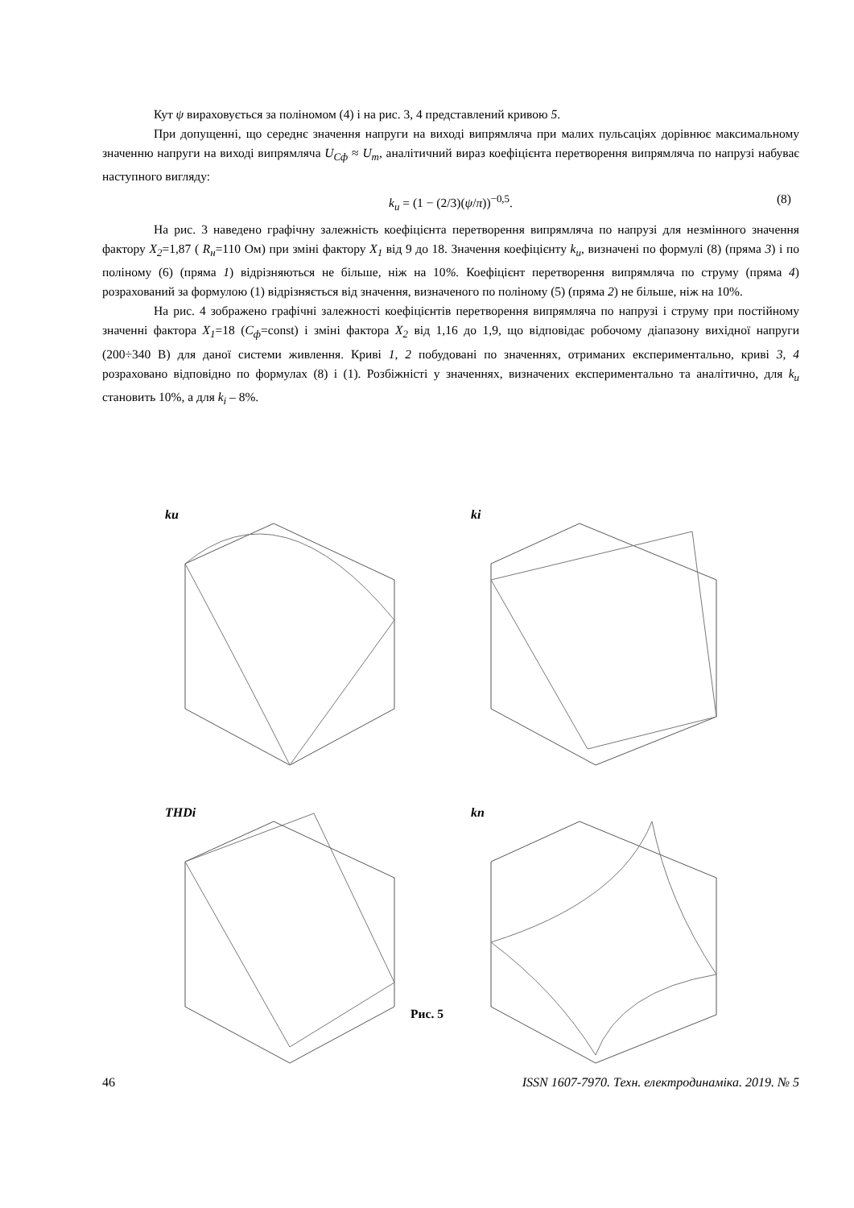Кут ψ вираховується за поліномом (4) і на рис. 3, 4 представлений кривою 5.
При допущенні, що середнє значення напруги на виході випрямляча при малих пульсаціях дорівнює максимальному значенню напруги на виході випрямляча U<sub>Cф</sub> ≈ U<sub>m</sub>, аналітичний вираз коефіцієнта перетворення випрямляча по напрузі набуває наступного вигляду:
k<sub>u</sub> = (1 − (2/3)(ψ/π))<sup>−0,5</sup>. (8)
На рис. 3 наведено графічну залежність коефіцієнта перетворення випрямляча по напрузі для незмінного значення фактору X<sub>2</sub>=1,87 ( R<sub>н</sub>=110 Ом) при зміні фактору X<sub>1</sub> від 9 до 18. Значення коефіцієнту k<sub>u</sub>, визначені по формулі (8) (пряма 3) і по поліному (6) (пряма 1) відрізняються не більше, ніж на 10%. Коефіцієнт перетворення випрямляча по струму (пряма 4) розрахований за формулою (1) відрізняється від значення, визначеного по поліному (5) (пряма 2) не більше, ніж на 10%.
На рис. 4 зображено графічні залежності коефіцієнтів перетворення випрямляча по напрузі і струму при постійному значенні фактора X<sub>1</sub>=18 (C<sub>ф</sub>=const) і зміні фактора X<sub>2</sub> від 1,16 до 1,9, що відповідає робочому діапазону вихідної напруги (200÷340 В) для даної системи живлення. Криві 1, 2 побудовані по значеннях, отриманих експериментально, криві 3, 4 розраховано відповідно по формулах (8) і (1). Розбіжністі у значеннях, визначених експериментально та аналітично, для k<sub>u</sub> становить 10%, а для k<sub>i</sub> – 8%.
ku
ki
THDi
kп
Рис. 5
46 ISSN 1607-7970. Техн. електродинаміка. 2019. № 5